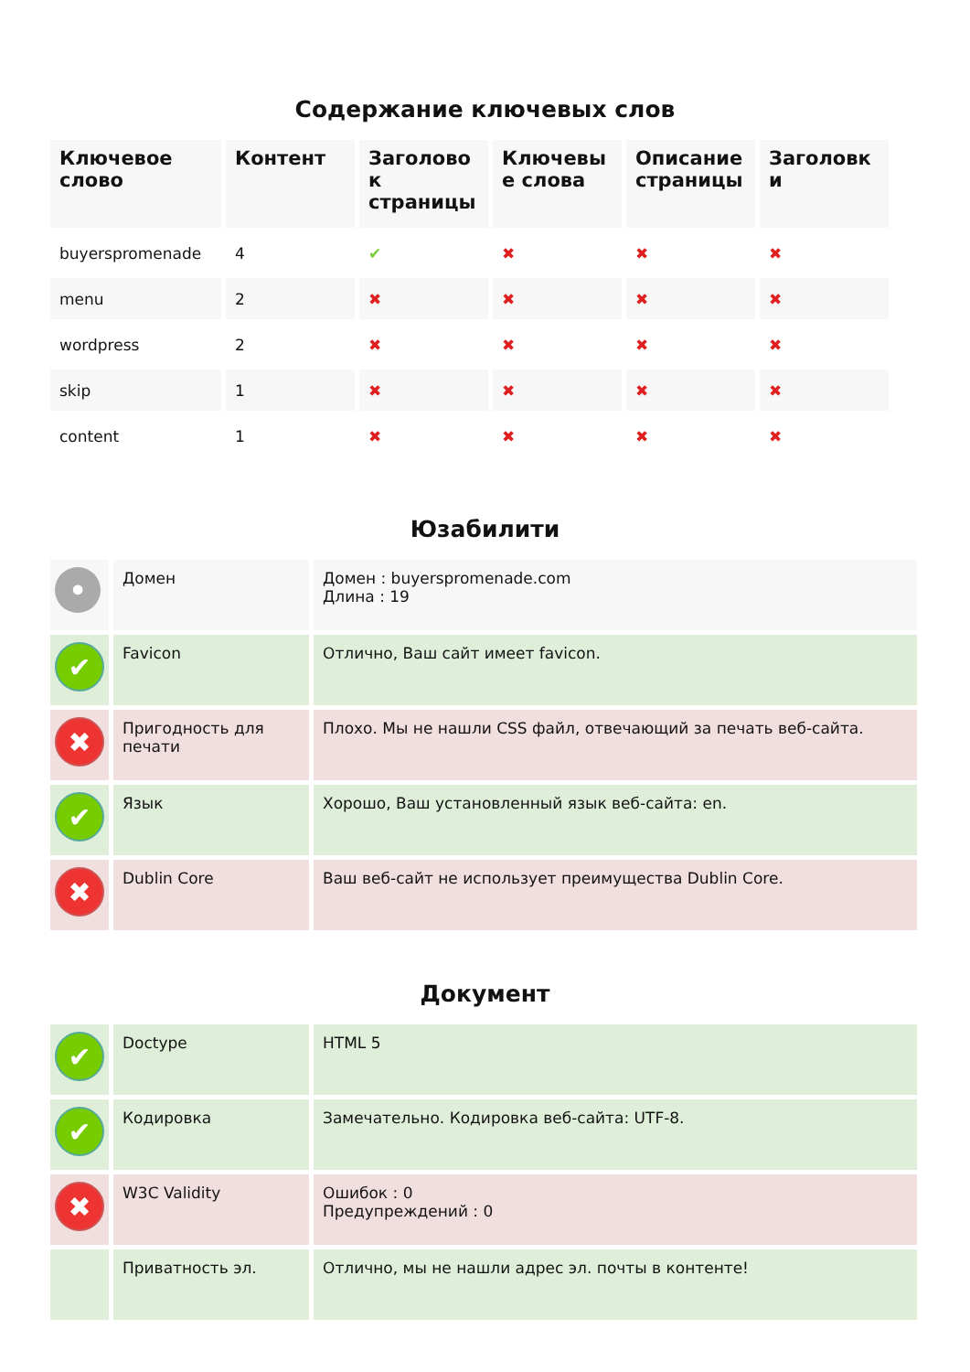Содержание ключевых слов
| Ключевое слово | Контент | Заголово к страницы | Ключевы е слова | Описание страницы | Заголовк и |
| --- | --- | --- | --- | --- | --- |
| buyerspromenade | 4 | ✔ | ✖ | ✖ | ✖ |
| menu | 2 | ✖ | ✖ | ✖ | ✖ |
| wordpress | 2 | ✖ | ✖ | ✖ | ✖ |
| skip | 1 | ✖ | ✖ | ✖ | ✖ |
| content | 1 | ✖ | ✖ | ✖ | ✖ |
Юзабилити
| • | Домен | Домен : buyerspromenade.com Длина : 19 |
| ✔ | Favicon | Отлично, Ваш сайт имеет favicon. |
| ✖ | Пригодность для печати | Плохо. Мы не нашли CSS файл, отвечающий за печать веб-сайта. |
| ✔ | Язык | Хорошо, Ваш установленный язык веб-сайта: en. |
| ✖ | Dublin Core | Ваш веб-сайт не использует преимущества Dublin Core. |
Документ
| ✔ | Doctype | HTML 5 |
| ✔ | Кодировка | Замечательно. Кодировка веб-сайта: UTF-8. |
| ✖ | W3C Validity | Ошибок : 0 Предупреждений : 0 |
| | Приватность эл. | Отлично, мы не нашли адрес эл. почты в контенте! |